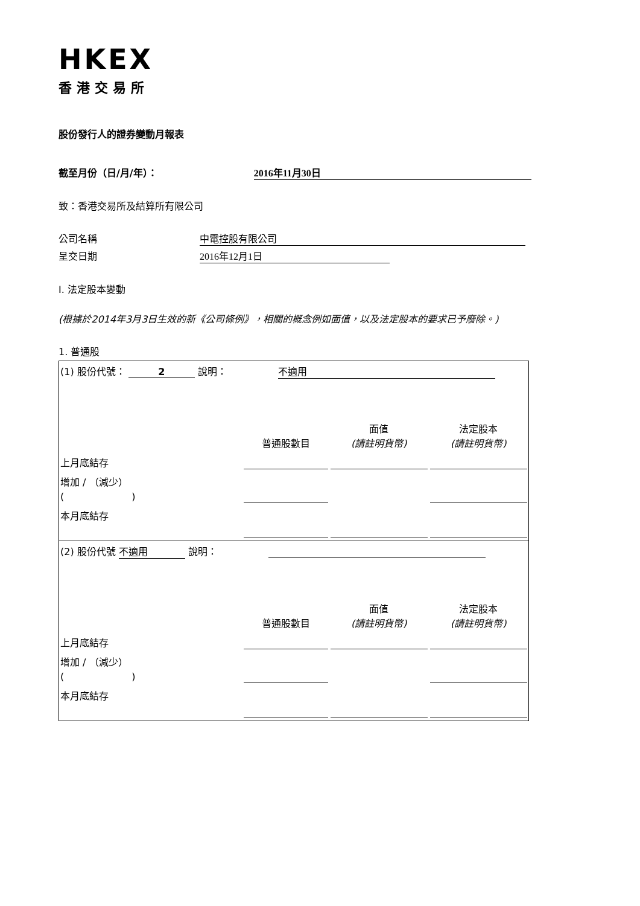HKEX
香港交易所
股份發行人的證券變動月報表
截至月份（日/月/年）： 2016年11月30日
致：香港交易所及結算所有限公司
公司名稱 中電控股有限公司
呈交日期 2016年12月1日
I. 法定股本變動
(根據於2014年3月3日生效的新《公司條例》，相關的概念例如面值，以及法定股本的要求已予廢除。)
1. 普通股
| (1) 股份代號： 2 說明： 不適用 | | | |
| | 普通股數目 | 面值 (請註明貨幣) | 法定股本 (請註明貨幣) |
| 上月底結存 | | | |
| 增加 / （減少） ( ) | | | |
| 本月底結存 | | | |
| (2) 股份代號 不適用 說明： | | | |
| | 普通股數目 | 面值 (請註明貨幣) | 法定股本 (請註明貨幣) |
| 上月底結存 | | | |
| 增加 / （減少） ( ) | | | |
| 本月底結存 | | | |